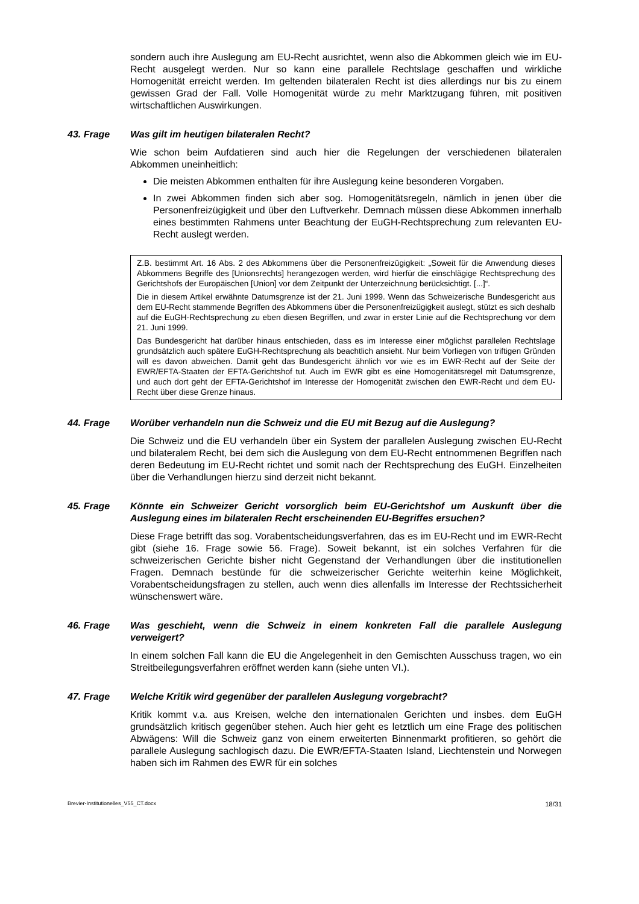sondern auch ihre Auslegung am EU-Recht ausrichtet, wenn also die Abkommen gleich wie im EU-Recht ausgelegt werden. Nur so kann eine parallele Rechtslage geschaffen und wirkliche Homogenität erreicht werden. Im geltenden bilateralen Recht ist dies allerdings nur bis zu einem gewissen Grad der Fall. Volle Homogenität würde zu mehr Marktzugang führen, mit positiven wirtschaftlichen Auswirkungen.
43. Frage Was gilt im heutigen bilateralen Recht?
Wie schon beim Aufdatieren sind auch hier die Regelungen der verschiedenen bilateralen Abkommen uneinheitlich:
Die meisten Abkommen enthalten für ihre Auslegung keine besonderen Vorgaben.
In zwei Abkommen finden sich aber sog. Homogenitätsregeln, nämlich in jenen über die Personenfreizügigkeit und über den Luftverkehr. Demnach müssen diese Abkommen innerhalb eines bestimmten Rahmens unter Beachtung der EuGH-Rechtsprechung zum relevanten EU-Recht auslegt werden.
Z.B. bestimmt Art. 16 Abs. 2 des Abkommens über die Personenfreizügigkeit: „Soweit für die Anwendung dieses Abkommens Begriffe des [Unionsrechts] herangezogen werden, wird hierfür die einschlägige Rechtsprechung des Gerichtshofs der Europäischen [Union] vor dem Zeitpunkt der Unterzeichnung berücksichtigt. [...]“.
Die in diesem Artikel erwähnte Datumsgrenze ist der 21. Juni 1999. Wenn das Schweizerische Bundesgericht aus dem EU-Recht stammende Begriffen des Abkommens über die Personenfreizügigkeit auslegt, stützt es sich deshalb auf die EuGH-Rechtsprechung zu eben diesen Begriffen, und zwar in erster Linie auf die Rechtsprechung vor dem 21. Juni 1999.
Das Bundesgericht hat darüber hinaus entschieden, dass es im Interesse einer möglichst parallelen Rechtslage grundsätzlich auch spätere EuGH-Rechtsprechung als beachtlich ansieht. Nur beim Vorliegen von triftigen Gründen will es davon abweichen. Damit geht das Bundesgericht ähnlich vor wie es im EWR-Recht auf der Seite der EWR/EFTA-Staaten der EFTA-Gerichtshof tut. Auch im EWR gibt es eine Homogenitätsregel mit Datumsgrenze, und auch dort geht der EFTA-Gerichtshof im Interesse der Homogenität zwischen den EWR-Recht und dem EU-Recht über diese Grenze hinaus.
44. Frage Worüber verhandeln nun die Schweiz und die EU mit Bezug auf die Auslegung?
Die Schweiz und die EU verhandeln über ein System der parallelen Auslegung zwischen EU-Recht und bilateralem Recht, bei dem sich die Auslegung von dem EU-Recht entnommenen Begriffen nach deren Bedeutung im EU-Recht richtet und somit nach der Rechtsprechung des EuGH. Einzelheiten über die Verhandlungen hierzu sind derzeit nicht bekannt.
45. Frage Könnte ein Schweizer Gericht vorsorglich beim EU-Gerichtshof um Auskunft über die Auslegung eines im bilateralen Recht erscheinenden EU-Begriffes ersuchen?
Diese Frage betrifft das sog. Vorabentscheidungsverfahren, das es im EU-Recht und im EWR-Recht gibt (siehe 16. Frage sowie 56. Frage). Soweit bekannt, ist ein solches Verfahren für die schweizerischen Gerichte bisher nicht Gegenstand der Verhandlungen über die institutionellen Fragen. Demnach bestünde für die schweizerischer Gerichte weiterhin keine Möglichkeit, Vorabentscheidungsfragen zu stellen, auch wenn dies allenfalls im Interesse der Rechtssicherheit wünschenswert wäre.
46. Frage Was geschieht, wenn die Schweiz in einem konkreten Fall die parallele Auslegung verweigert?
In einem solchen Fall kann die EU die Angelegenheit in den Gemischten Ausschuss tragen, wo ein Streitbeilegungsverfahren eröffnet werden kann (siehe unten VI.).
47. Frage Welche Kritik wird gegenüber der parallelen Auslegung vorgebracht?
Kritik kommt v.a. aus Kreisen, welche den internationalen Gerichten und insbes. dem EuGH grundsätzlich kritisch gegenüber stehen. Auch hier geht es letztlich um eine Frage des politischen Abwägens: Will die Schweiz ganz von einem erweiterten Binnenmarkt profitieren, so gehört die parallele Auslegung sachlogisch dazu. Die EWR/EFTA-Staaten Island, Liechtenstein und Norwegen haben sich im Rahmen des EWR für ein solches
Brevier-Institutionelles_V55_CT.docx 18/31